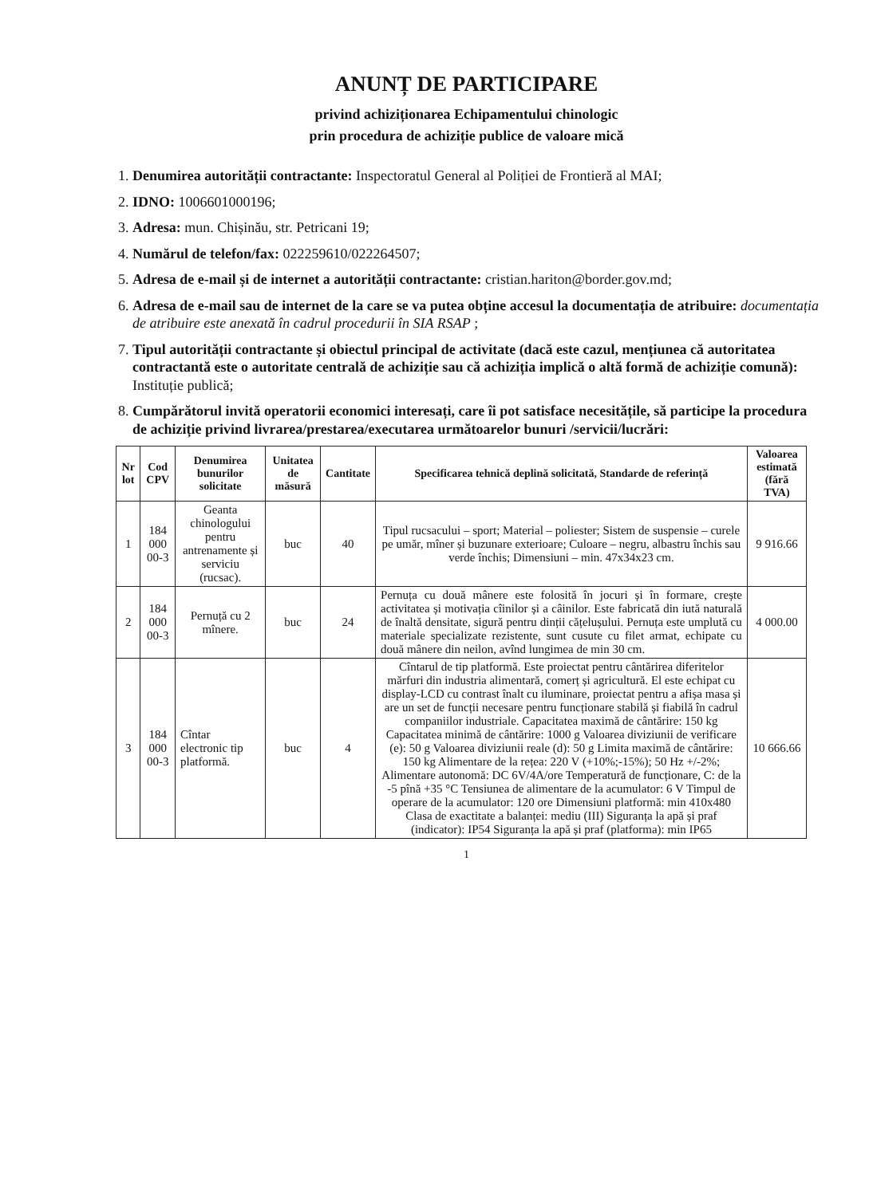ANUNȚ DE PARTICIPARE
privind achiziționarea Echipamentului chinologic
prin procedura de achiziție publice de valoare mică
1. Denumirea autorității contractante: Inspectoratul General al Poliției de Frontieră al MAI;
2. IDNO: 1006601000196;
3. Adresa: mun. Chișinău, str. Petricani 19;
4. Numărul de telefon/fax: 022259610/022264507;
5. Adresa de e-mail și de internet a autorității contractante: cristian.hariton@border.gov.md;
6. Adresa de e-mail sau de internet de la care se va putea obține accesul la documentația de atribuire: documentația de atribuire este anexată în cadrul procedurii în SIA RSAP ;
7. Tipul autorității contractante și obiectul principal de activitate (dacă este cazul, mențiunea că autoritatea contractantă este o autoritate centrală de achiziție sau că achiziția implică o altă formă de achiziție comună): Instituție publică;
8. Cumpărătorul invită operatorii economici interesați, care îi pot satisface necesitățile, să participe la procedura de achiziție privind livrarea/prestarea/executarea următoarelor bunuri /servicii/lucrări:
| Nr lot | Cod CPV | Denumirea bunurilor solicitate | Unitatea de măsură | Cantitate | Specificarea tehnică deplină solicitată, Standarde de referință | Valoarea estimată (fără TVA) |
| --- | --- | --- | --- | --- | --- | --- |
| 1 | 184 000 00-3 | Geanta chinologului pentru antrenamente și serviciu (rucsac). | buc | 40 | Tipul rucsacului – sport; Material – poliester; Sistem de suspensie – curele pe umăr, mîner și buzunare exterioare; Culoare – negru, albastru închis sau verde închis; Dimensiuni – min. 47x34x23 cm. | 9 916.66 |
| 2 | 184 000 00-3 | Pernuță cu 2 mînere. | buc | 24 | Pernuța cu două mânere este folosită în jocuri și în formare, crește activitatea și motivația cîinilor și a câinilor. Este fabricată din iută naturală de înaltă densitate, sigură pentru dinții cățelușului. Pernuța este umplută cu materiale specializate rezistente, sunt cusute cu filet armat, echipate cu două mânere din neilon, avînd lungimea de min 30 cm. | 4 000.00 |
| 3 | 184 000 00-3 | Cîntar electronic tip platformă. | buc | 4 | Cîntarul de tip platformă. Este proiectat pentru cântărirea diferitelor mărfuri din industria alimentară, comerț și agricultură. El este echipat cu display-LCD cu contrast înalt cu iluminare, proiectat pentru a afișa masa și are un set de funcții necesare pentru funcționare stabilă și fiabilă în cadrul companiilor industriale. Capacitatea maximă de cântărire: 150 kg Capacitatea minimă de cântărire: 1000 g Valoarea diviziunii de verificare (e): 50 g Valoarea diviziunii reale (d): 50 g Limita maximă de cântărire: 150 kg Alimentare de la rețea: 220 V (+10%;-15%); 50 Hz +/-2%; Alimentare autonomă: DC 6V/4A/ore Temperatură de funcționare, C: de la -5 pînă +35 °C Tensiunea de alimentare de la acumulator: 6 V Timpul de operare de la acumulator: 120 ore Dimensiuni platformă: min 410x480 Clasa de exactitate a balanței: mediu (III) Siguranța la apă și praf (indicator): IP54 Siguranța la apă și praf (platforma): min IP65 | 10 666.66 |
1